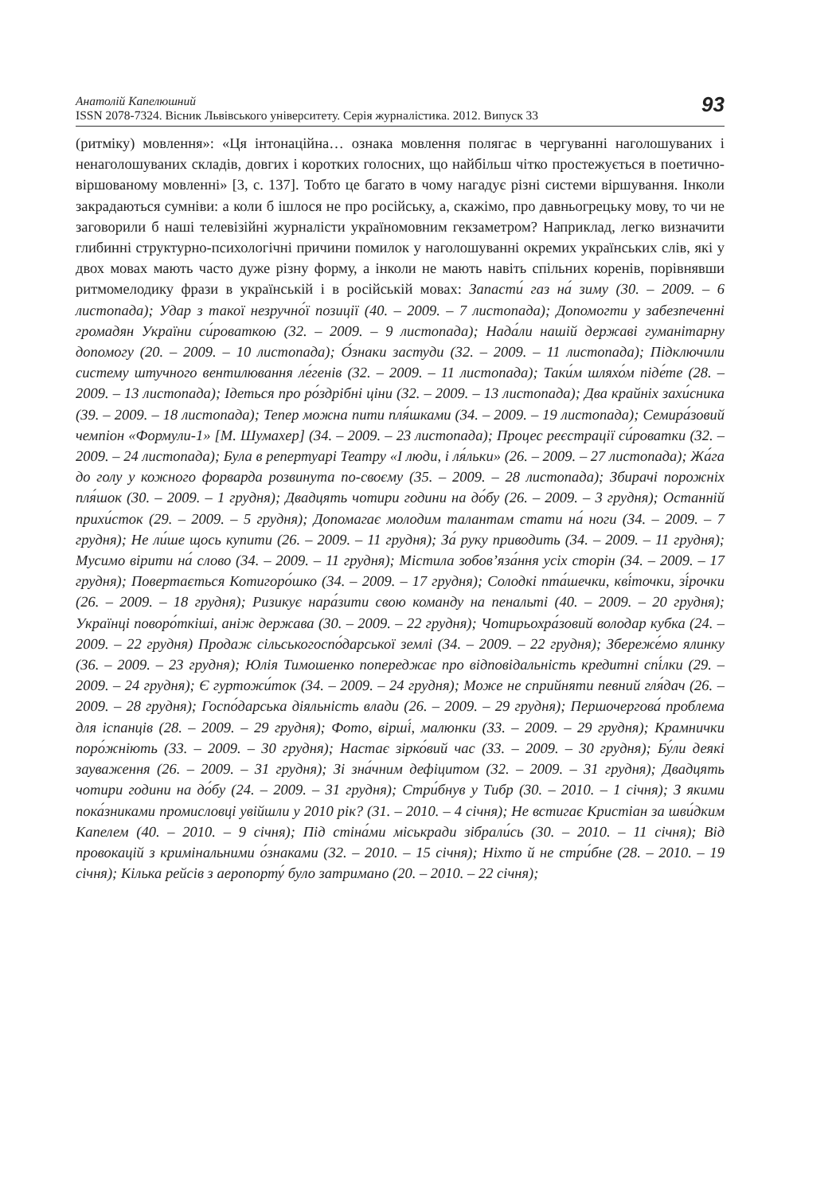Анатолій Капелюшний
ISSN 2078-7324. Вісник Львівського університету. Серія журналістика. 2012. Випуск 33
93
(ритміку) мовлення»: «Ця інтонаційна… ознака мовлення полягає в чергуванні наголошуваних і ненаголошуваних складів, довгих і коротких голосних, що найбільш чітко простежується в поетично-віршованому мовленні» [3, с. 137]. Тобто це багато в чому нагадує різні системи віршування. Інколи закрадаються сумніви: а коли б ішлося не про російську, а, скажімо, про давньогрецьку мову, то чи не заговорили б наші телевізійні журналісти україномовним гекзаметром? Наприклад, легко визначити глибинні структурно-психологічні причини помилок у наголошуванні окремих українських слів, які у двох мовах мають часто дуже різну форму, а інколи не мають навіть спільних коренів, порівнявши ритмомелодику фрази в українській і в російській мовах: Запасти́ газ на́ зиму (30. – 2009. – 6 листопада); Удар з такої незручно́ї позиції (40. – 2009. – 7 листопада); Допомогти у забезпеченні громадян України си́роваткою (32. – 2009. – 9 листопада); Нада́ли нашій державі гуманітарну допомогу (20. – 2009. – 10 листопада); О́знаки застуди (32. – 2009. – 11 листопада); Підключили систему штучного вентилювання ле́генів (32. – 2009. – 11 листопада); Таки́м шляхо́м піде́те (28. – 2009. – 13 листопада); Ідеться про ро́здрібні ціни (32. – 2009. – 13 листопада); Два крайніх захи́сника (39. – 2009. – 18 листопада); Тепер можна пити пля́шками (34. – 2009. – 19 листопада); Семира́зовий чемпіон «Формули-1» [М. Шумахер] (34. – 2009. – 23 листопада); Процес реєстрації си́роватки (32. – 2009. – 24 листопада); Була в репертуарі Театру «І люди, і ля́льки» (26. – 2009. – 27 листопада); Жа́га до голу у кожного форварда розвинута по-своєму (35. – 2009. – 28 листопада); Збирачі порожніх пля́шок (30. – 2009. – 1 грудня); Двадцять чотири години на до́бу (26. – 2009. – 3 грудня); Останній прихи́сток (29. – 2009. – 5 грудня); Допомагає молодим талантам стати на́ ноги (34. – 2009. – 7 грудня); Не ли́ше щось купити (26. – 2009. – 11 грудня); За́ руку приводить (34. – 2009. – 11 грудня); Мусимо вірити на́ слово (34. – 2009. – 11 грудня); Містила зобов’яза́ння усіх сторін (34. – 2009. – 17 грудня); Повертається Котигоро́шко (34. – 2009. – 17 грудня); Солодкі пта́шечки, кві́точки, зі́рочки (26. – 2009. – 18 грудня); Ризикує нара́зити свою команду на пенальті (40. – 2009. – 20 грудня); Українці поворо́ткіші, аніж держава (30. – 2009. – 22 грудня); Чотирьохра́зовий володар кубка (24. – 2009. – 22 грудня) Продаж сільськогоспо́дарської землі (34. – 2009. – 22 грудня); Збереже́мо ялинку (36. – 2009. – 23 грудня); Юлія Тимошенко попереджає про відповідальність кредитні спі́лки (29. – 2009. – 24 грудня); Є гуртожи́ток (34. – 2009. – 24 грудня); Може не сприйняти певний гля́дач (26. – 2009. – 28 грудня); Госпо́дарська діяльність влади (26. – 2009. – 29 грудня); Першочергова́ проблема для іспанців (28. – 2009. – 29 грудня); Фото, вірші́, малюнки (33. – 2009. – 29 грудня); Крамнички поро́жніють (33. – 2009. – 30 грудня); Настає зірко́вий час (33. – 2009. – 30 грудня); Бу́ли деякі зауваження (26. – 2009. – 31 грудня); Зі зна́чним дефіцитом (32. – 2009. – 31 грудня); Двадцять чотири години на до́бу (24. – 2009. – 31 грудня); Стри́бнув у Тибр (30. – 2010. – 1 січня); З якими пока́зниками промисловці увійшли у 2010 рік? (31. – 2010. – 4 січня); Не встигає Кристіан за шви́дким Капелем (40. – 2010. – 9 січня); Під стіна́ми міськради зібрали́сь (30. – 2010. – 11 січня); Від провокацій з кримінальними о́знаками (32. – 2010. – 15 січня); Ніхто й не стри́бне (28. – 2010. – 19 січня); Кілька рейсів з аеропорту́ було затримано (20. – 2010. – 22 січня);